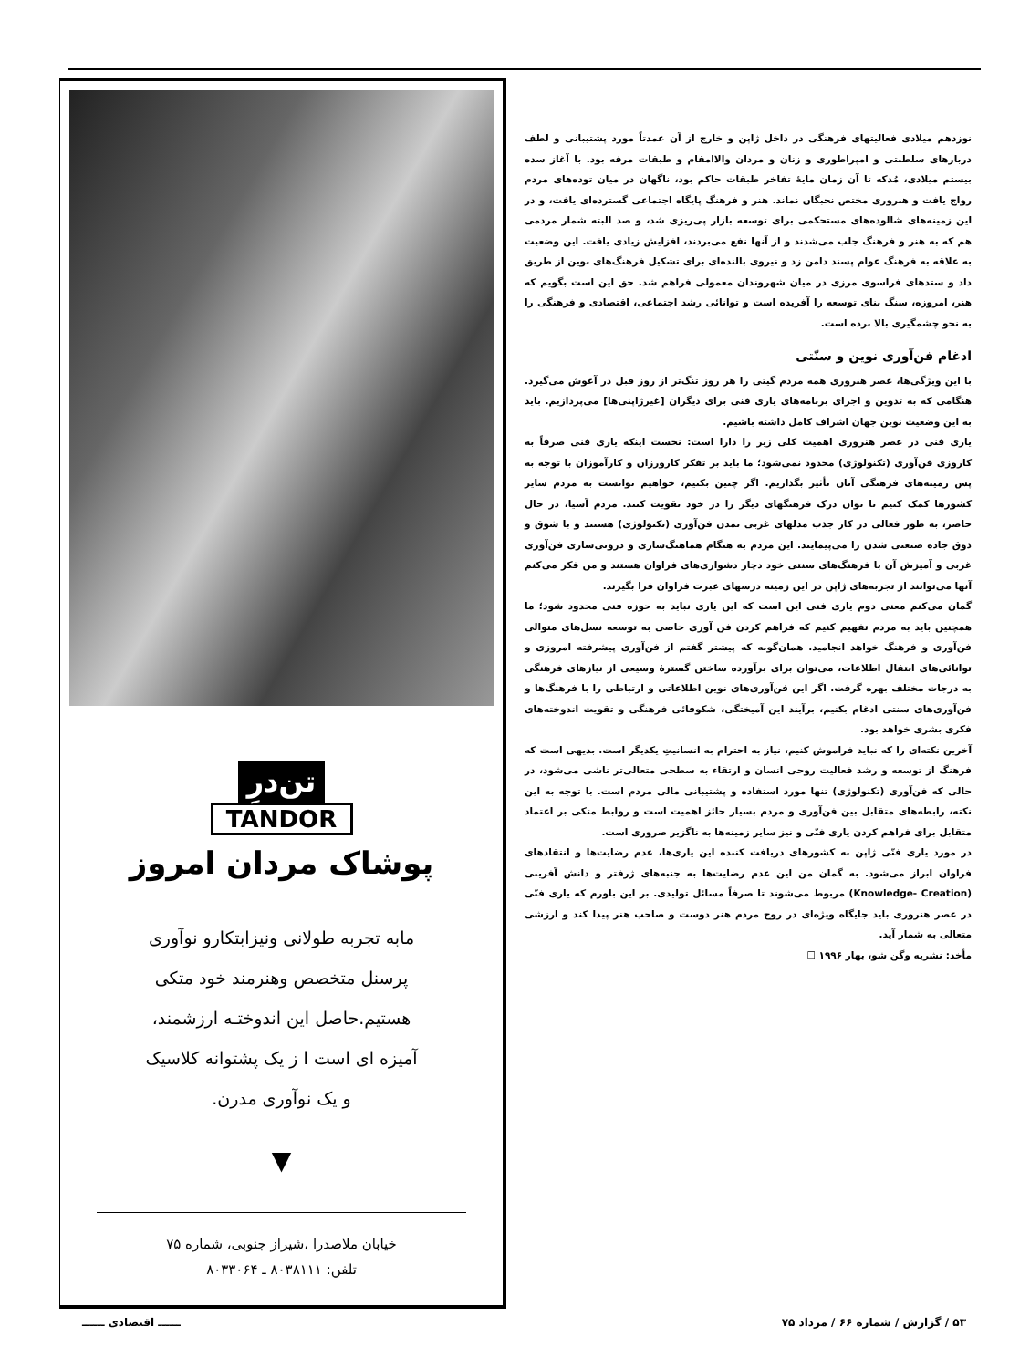نوزدهم میلادی فعالیتهای فرهنگی در داخل ژاپن و خارج از آن عمدتاً مورد پشتیبانی و لطف دربارهای سلطنتی و امپراطوری و زنان و مردان والاامقام و طبقات مرفه بود. با آغاز سده بیستم میلادی، مُدکه تا آن زمان مایهٔ تفاخر طبقات حاکم بود، ناگهان در میان توده‌های مردم رواج یافت و هنروری مختص نخبگان نماند. هنر و فرهنگ پایگاه اجتماعی گسترده‌ای یافت، و در این زمینه‌های شالوده‌های مستحکمی برای توسعه بازار پی‌ریزی شد، و صد البته شمار مردمی هم که به هنر و فرهنگ جلب می‌شدند و از آنها نفع می‌بردند، افزایش زیادی یافت. این وضعیت به علاقه به فرهنگ عوام پسند دامن زد و نیروی بالنده‌ای برای تشکیل فرهنگ‌های نوین از طریق داد و ستدهای فراسوی مرزی در میان شهروندان معمولی فراهم شد. حق این است بگویم که هنر، امروزه، سنگ بنای توسعه را آفریده است و توانائی رشد اجتماعی، اقتصادی و فرهنگی را به نحو چشمگیری بالا برده است.
ادغام فن‌آوری نوین و سنّتی
با این ویژگی‌ها، عصر هنروری همه مردم گیتی را هر روز تنگ‌تر از روز قبل در آغوش می‌گیرد. هنگامی که به تدوین و اجرای برنامه‌های یاری فنی برای دیگران [غیرژاپنی‌ها] می‌پردازیم. باید به این وضعیت نوین جهان اشراف کامل داشته باشیم.
یاری فنی در عصر هنروری اهمیت کلی زیر را دارا است: نخست اینکه یاری فنی صرفاً به کاروزی فن‌آوری (تکنولوژی) محدود نمی‌شود؛ ما باید بر تفکر کارورزان و کارآموزان با توجه به پس زمینه‌های فرهنگی آنان تأثیر بگذاریم. اگر چنین بکنیم، خواهیم توانست به مردم سایر کشورها کمک کنیم تا توان درک فرهنگهای دیگر را در خود تقویت کنند. مردم آسیا، در حال حاضر، به طور فعالی در کار جذب مدلهای غربی تمدن فن‌آوری (تکنولوژی) هستند و با شوق و ذوق جاده صنعتی شدن را می‌پیمایند. این مردم به هنگام هماهنگ‌سازی و درونی‌سازی فن‌آوری غربی و آمیزش آن با فرهنگ‌های سنتی خود دچار دشواری‌های فراوان هستند و من فکر می‌کنم آنها می‌توانند از تجربه‌های ژاپن در این زمینه درسهای عبرت فراوان فرا بگیرند.
گمان می‌کنم معنی دوم یاری فنی این است که این یاری نباید به حوزه فنی محدود شود؛ ما همچنین باید به مردم تفهیم کنیم که فراهم کردن فن آوری خاصی به توسعه نسل‌های متوالی فن‌آوری و فرهنگ خواهد انجامید. همان‌گونه که پیشتر گفتم از فن‌آوری پیشرفته امروزی و توانائی‌های انتقال اطلاعات، می‌توان برای برآورده ساختن گسترهٔ وسیعی از نیازهای فرهنگی به درجات مختلف بهره گرفت. اگر این فن‌آوری‌های نوین اطلاعاتی و ارتباطی را با فرهنگ‌ها و فن‌آوری‌های سنتی ادغام بکنیم، برآیند این آمیختگی، شکوفائی فرهنگی و تقویت اندوخته‌های فکری بشری خواهد بود.
آخرین نکته‌ای را که نباید فراموش کنیم، نیاز به احترام به انسانیتِ یکدیگر است. بدیهی است که فرهنگ از توسعه و رشد فعالیت روحی انسان و ارتقاء به سطحی متعالی‌تر ناشی می‌شود، در حالی که فن‌آوری (تکنولوژی) تنها مورد استفاده و پشتیبانی مالی مردم است. با توجه به این نکته، رابطه‌های متقابل بین فن‌آوری و مردم بسیار حائز اهمیت است و روابط متکی بر اعتماد متقابل برای فراهم کردن یاری فنّی و نیز سایر زمینه‌ها به ناگزیر ضروری است.
در مورد یاری فنّی ژاپن به کشورهای دریافت کننده این یاری‌ها، عدم رضایت‌ها و انتقادهای فراوان ابراز می‌شود. به گمان من این عدم رضایت‌ها به جنبه‌های ژرفتر و دانش آفرینی (Knowledge- Creation) مربوط می‌شوند تا صرفاً مسائل تولیدی. بر این باورم که یاری فنّی در عصر هنروری باید جایگاه ویژه‌ای در روح مردم هنر دوست و صاحب هنر پیدا کند و ارزشی متعالی به شمار آید.
مأخذ: نشریه وگن شو، بهار ۱۹۹۶ ☐
تن‌درِ
TANDOR
پوشاک مردان امروز
مابه تجربه طولانی ونیزابتکارو نوآوری
پرسنل متخصص وهنرمند خود متکی
هستیم.حاصل این اندوختـه ارزشمند،
آمیزه ای است ا ز یک پشتوانه کلاسیک
و یک نوآوری مدرن.
▼
خیابان ملاصدرا ،شیراز جنوبی، شماره ۷۵
تلفن: ۸۰۳۸۱۱۱ ـ ۸۰۳۳۰۶۴
۵۳ / گزارش / شماره ۶۶ / مرداد ۷۵ ــــــ اقتصادی ــــــ